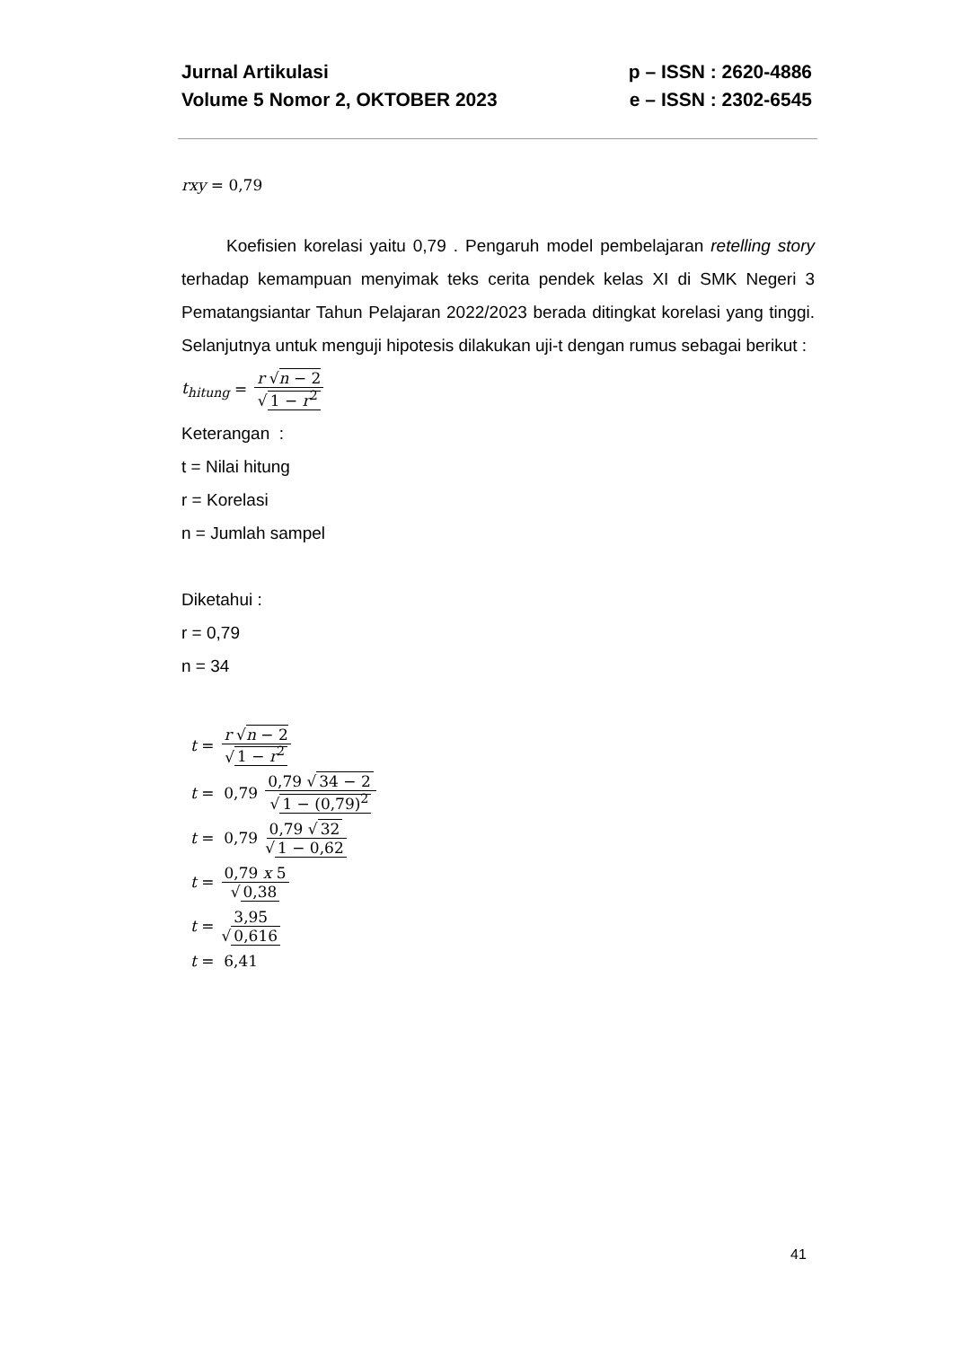Jurnal Artikulasi p – ISSN : 2620-4886
Volume 5 Nomor 2, OKTOBER 2023 e – ISSN : 2302-6545
rxy = 0,79
Koefisien korelasi yaitu 0,79 . Pengaruh model pembelajaran retelling story terhadap kemampuan menyimak teks cerita pendek kelas XI di SMK Negeri 3 Pematangsiantar Tahun Pelajaran 2022/2023 berada ditingkat korelasi yang tinggi. Selanjutnya untuk menguji hipotesis dilakukan uji-t dengan rumus sebagai berikut :
t<sub>hitung</sub> = r √n − 2 √ 1 − r<sup>2</sup>
Keterangan :
t = Nilai hitung
r = Korelasi
n = Jumlah sampel
Diketahui :
r = 0,79
n = 34
t = r √n − 2 √ 1 − r<sup>2</sup>
t = 0,79 0,79 √ 34 − 2 √ 1 − (0,79)<sup>2</sup>
t = 0,79 0,79 √ 32 √ 1 − 0,62
t = 0,79 x 5 √ 0,38
t = 3,95 √ 0,616
t = 6,41
41